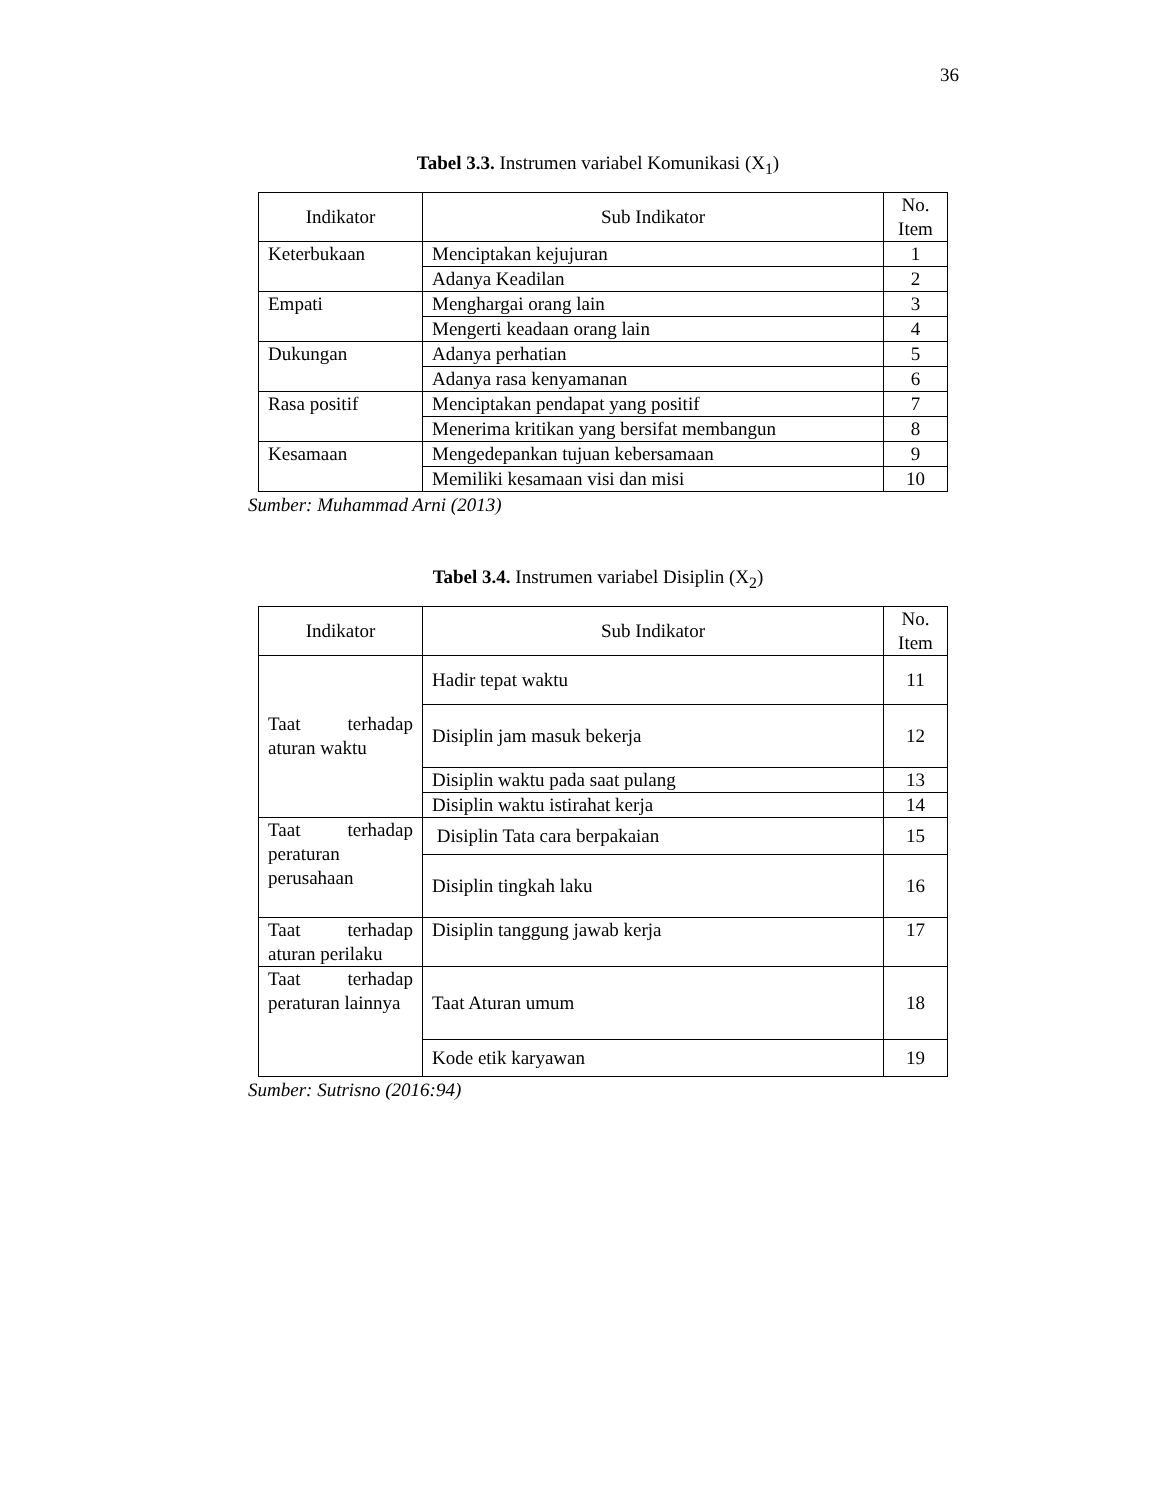36
Tabel 3.3. Instrumen variabel Komunikasi (X<sub>1</sub>)
| Indikator | Sub Indikator | No. Item |
| --- | --- | --- |
| Keterbukaan | Menciptakan kejujuran | 1 |
| | Adanya Keadilan | 2 |
| Empati | Menghargai orang lain | 3 |
| | Mengerti keadaan orang lain | 4 |
| Dukungan | Adanya perhatian | 5 |
| | Adanya rasa kenyamanan | 6 |
| Rasa positif | Menciptakan pendapat yang positif | 7 |
| | Menerima kritikan yang bersifat membangun | 8 |
| Kesamaan | Mengedepankan tujuan kebersamaan | 9 |
| | Memiliki kesamaan visi dan misi | 10 |
Sumber: Muhammad Arni (2013)
Tabel 3.4. Instrumen variabel Disiplin (X<sub>2</sub>)
| Indikator | Sub Indikator | No. Item |
| --- | --- | --- |
| Taat terhadap aturan waktu | Hadir tepat waktu | 11 |
| | Disiplin jam masuk bekerja | 12 |
| | Disiplin waktu pada saat pulang | 13 |
| | Disiplin waktu istirahat kerja | 14 |
| Taat terhadap peraturan perusahaan | Disiplin Tata cara berpakaian | 15 |
| | Disiplin tingkah laku | 16 |
| Taat terhadap aturan perilaku | Disiplin tanggung jawab kerja | 17 |
| Taat terhadap peraturan lainnya | Taat Aturan umum | 18 |
| | Kode etik karyawan | 19 |
Sumber: Sutrisno (2016:94)